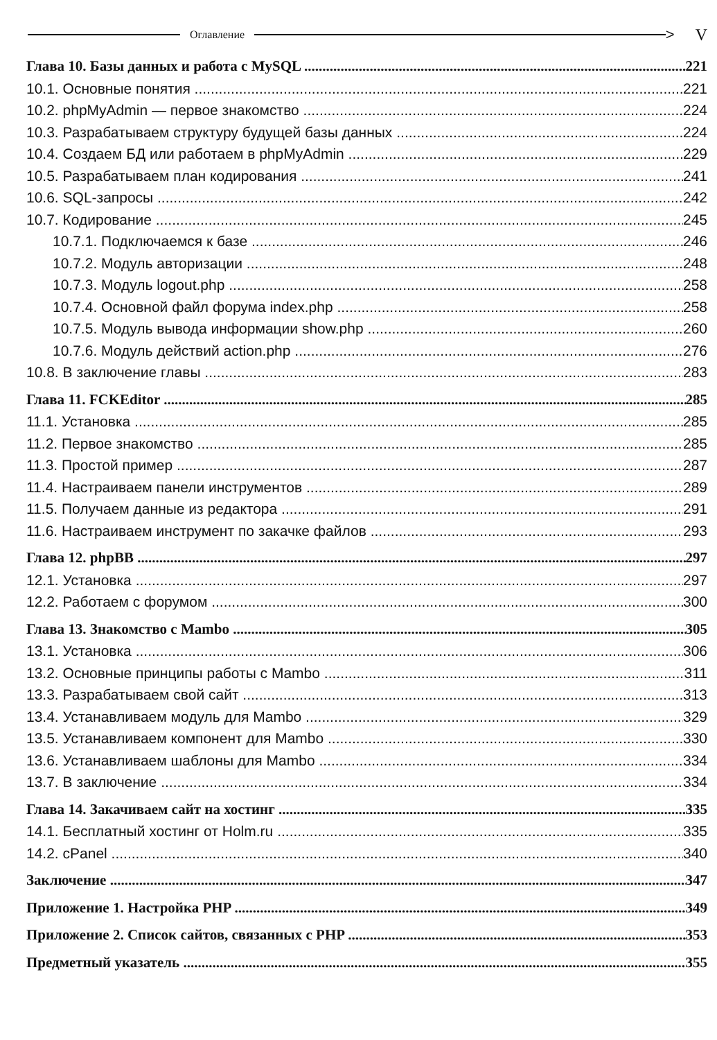Оглавление
> V
Глава 10. Базы данных и работа с MySQL 221
10.1. Основные понятия 221
10.2. phpMyAdmin — первое знакомство 224
10.3. Разрабатываем структуру будущей базы данных 224
10.4. Создаем БД или работаем в phpMyAdmin 229
10.5. Разрабатываем план кодирования 241
10.6. SQL-запросы 242
10.7. Кодирование 245
10.7.1. Подключаемся к базе 246
10.7.2. Модуль авторизации 248
10.7.3. Модуль logout.php 258
10.7.4. Основной файл форума index.php 258
10.7.5. Модуль вывода информации show.php 260
10.7.6. Модуль действий action.php 276
10.8. В заключение главы 283
Глава 11. FCKEditor 285
11.1. Установка 285
11.2. Первое знакомство 285
11.3. Простой пример 287
11.4. Настраиваем панели инструментов 289
11.5. Получаем данные из редактора 291
11.6. Настраиваем инструмент по закачке файлов 293
Глава 12. phpBB 297
12.1. Установка 297
12.2. Работаем с форумом 300
Глава 13. Знакомство с Mambo 305
13.1. Установка 306
13.2. Основные принципы работы с Mambo 311
13.3. Разрабатываем свой сайт 313
13.4. Устанавливаем модуль для Mambo 329
13.5. Устанавливаем компонент для Mambo 330
13.6. Устанавливаем шаблоны для Mambo 334
13.7. В заключение 334
Глава 14. Закачиваем сайт на хостинг 335
14.1. Бесплатный хостинг от Holm.ru 335
14.2. cPanel 340
Заключение 347
Приложение 1. Настройка PHP 349
Приложение 2. Список сайтов, связанных с PHP 353
Предметный указатель 355